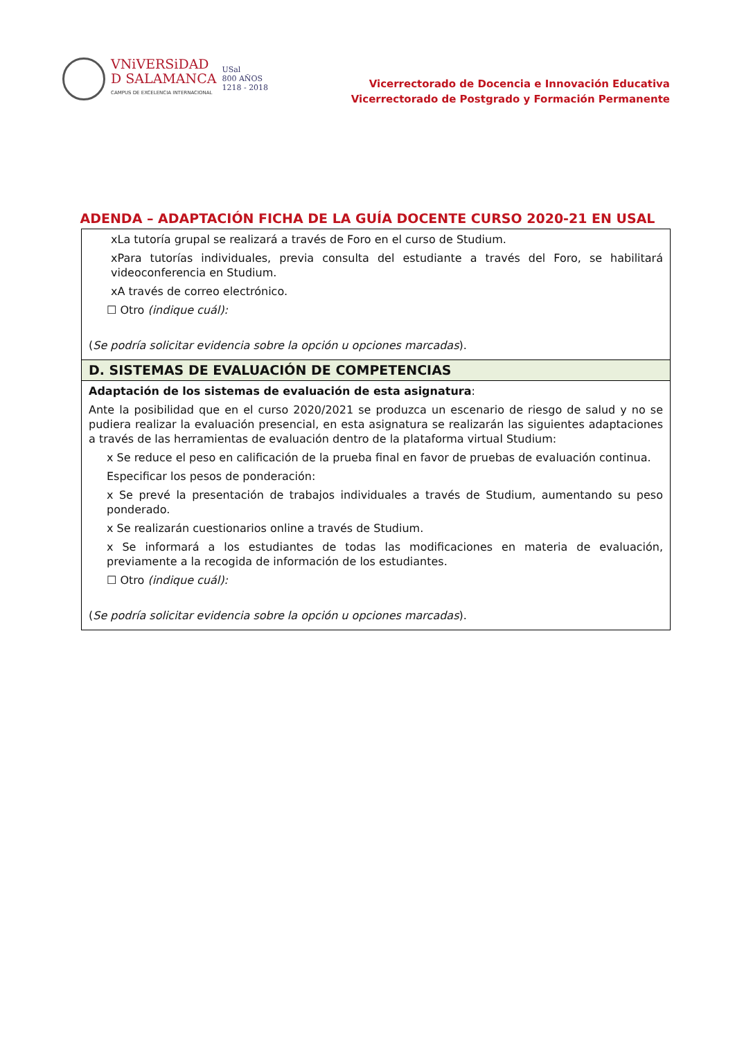VNiVERSiDAD
D SALAMANCA
CAMPUS DE EXCELENCIA INTERNACIONAL
USal
800 AÑOS
1218 - 2018
Vicerrectorado de Docencia e Innovación Educativa
Vicerrectorado de Postgrado y Formación Permanente
ADENDA – ADAPTACIÓN FICHA DE LA GUÍA DOCENTE CURSO 2020-21 EN USAL
| xLa tutoría grupal se realizará a través de Foro en el curso de Studium. xPara tutorías individuales, previa consulta del estudiante a través del Foro, se habilitará videoconferencia en Studium. xA través de correo electrónico. ☐ Otro (indique cuál): ( Se podría solicitar evidencia sobre la opción u opciones marcadas ). |
| D. SISTEMAS DE EVALUACIÓN DE COMPETENCIAS |
| Adaptación de los sistemas de evaluación de esta asignatura : Ante la posibilidad que en el curso 2020/2021 se produzca un escenario de riesgo de salud y no se pudiera realizar la evaluación presencial, en esta asignatura se realizarán las siguientes adaptaciones a través de las herramientas de evaluación dentro de la plataforma virtual Studium: x Se reduce el peso en calificación de la prueba final en favor de pruebas de evaluación continua. Especificar los pesos de ponderación: x Se prevé la presentación de trabajos individuales a través de Studium, aumentando su peso ponderado. x Se realizarán cuestionarios online a través de Studium. x Se informará a los estudiantes de todas las modificaciones en materia de evaluación, previamente a la recogida de información de los estudiantes. ☐ Otro (indique cuál): ( Se podría solicitar evidencia sobre la opción u opciones marcadas ). |